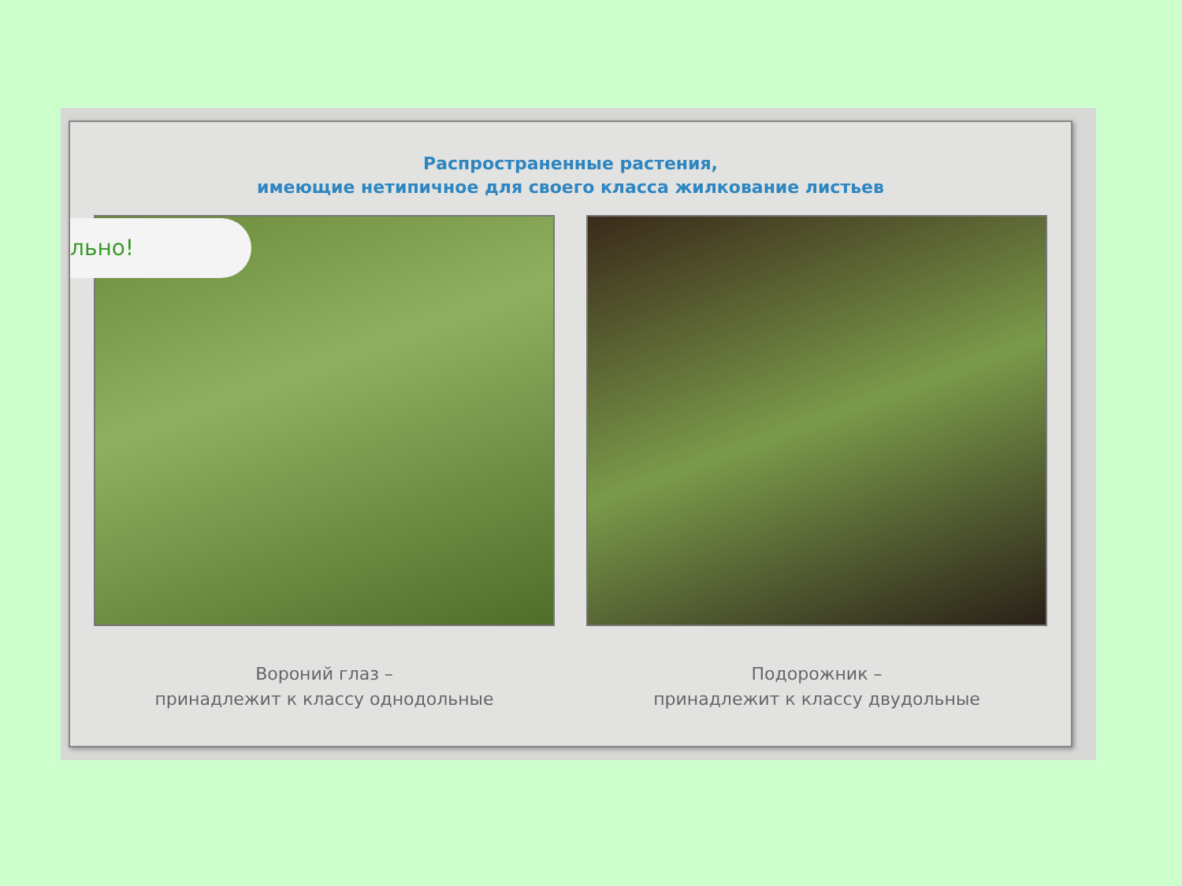льно!
Распространенные растения,
имеющие нетипичное для своего класса жилкование листьев
Вороний глаз –
принадлежит к классу однодольные
Подорожник –
принадлежит к классу двудольные